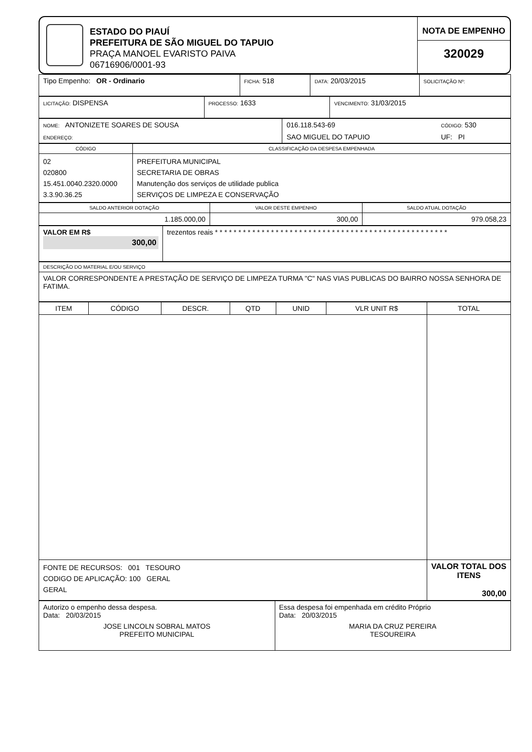ESTADO DO PIAUÍ
PREFEITURA DE SÃO MIGUEL DO TAPUIO
PRAÇA MANOEL EVARISTO PAIVA
06716906/0001-93
NOTA DE EMPENHO
320029
| Tipo Empenho: OR - Ordinario | FICHA: 518 | DATA: 20/03/2015 | SOLICITAÇÃO Nº: |
| LICITAÇÃO: DISPENSA | PROCESSO: 1633 | VENCIMENTO: 31/03/2015 |
| NOME: ANTONIZETE SOARES DE SOUSA | 016.118.543-69 | CÓDIGO: 530 |
| ENDEREÇO: | SAO MIGUEL DO TAPUIO | UF: PI |
| CÓDIGO | CLASSIFICAÇÃO DA DESPESA EMPENHADA |
| --- | --- |
| 02 020800 15.451.0040.2320.0000 3.3.90.36.25 | PREFEITURA MUNICIPAL SECRETARIA DE OBRAS Manutenção dos serviços de utilidade publica SERVIÇOS DE LIMPEZA E CONSERVAÇÃO |
| SALDO ANTERIOR DOTAÇÃO | VALOR DESTE EMPENHO | SALDO ATUAL DOTAÇÃO |
| --- | --- | --- |
| 1.185.000,00 | 300,00 | 979.058,23 |
| VALOR EM R$ 300,00 | trezentos reais * * * * * * * * * * * * * * * * * * * * * * * * * * * * * * * * * * * * * * * * * * * * * * * * * * |
| DESCRIÇÃO DO MATERIAL E/OU SERVIÇO |
| --- |
| VALOR CORRESPONDENTE A PRESTAÇÃO DE SERVIÇO DE LIMPEZA TURMA "C" NAS VIAS PUBLICAS DO BAIRRO NOSSA SENHORA DE FATIMA. |
| ITEM | CÓDIGO | DESCR. | QTD | UNID | VLR UNIT R$ | TOTAL |
| --- | --- | --- | --- | --- | --- | --- |
| FONTE DE RECURSOS: 001 TESOURO CODIGO DE APLICAÇÃO: 100 GERAL GERAL | | | | | | VALOR TOTAL DOS ITENS 300,00 |
| Autorizo o empenho dessa despesa. Data: 20/03/2015 JOSE LINCOLN SOBRAL MATOS PREFEITO MUNICIPAL | Essa despesa foi empenhada em crédito Próprio Data: 20/03/2015 MARIA DA CRUZ PEREIRA TESOUREIRA |